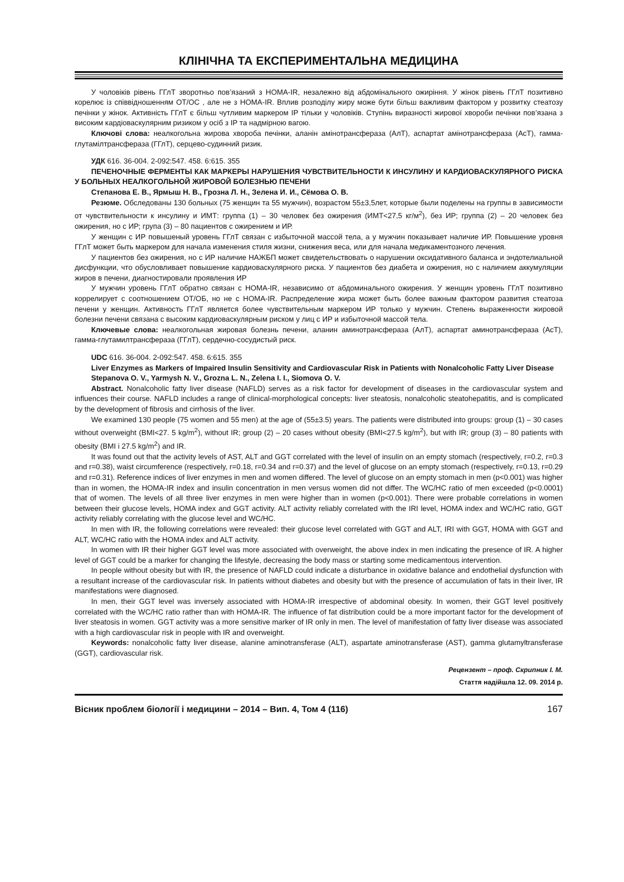КЛІНІЧНА ТА ЕКСПЕРИМЕНТАЛЬНА МЕДИЦИНА
У чоловіків рівень ГГлТ зворотньо пов’язаний з HOMA-IR, незалежно від абдомінального ожиріння. У жінок рівень ГГлТ позитивно корелює із співвідношенням ОТ/ОС , але не з HOMA-IR. Вплив розподілу жиру може бути більш важливим фактором у розвитку стеатозу печінки у жінок. Активність ГГлТ є більш чутливим маркером ІР тільки у чоловіків. Ступінь виразності жирової хвороби печінки пов’язана з високим кардіоваскулярним ризиком у осіб з ІР та надмірною вагою.
Ключові слова: неалкогольна жирова хвороба печінки, аланін амінотрансфераза (АлТ), аспартат амінотрансфераза (АсТ), гамма-глутамілтрансфераза (ГГлТ), серцево-судинний ризик.
УДК 616. 36-004. 2-092:547. 458. 6:615. 355
ПЕЧЕНОЧНЫЕ ФЕРМЕНТЫ КАК МАРКЕРЫ НАРУШЕНИЯ ЧУВСТВИТЕЛЬНОСТИ К ИНСУЛИНУ И КАРДИОВАСКУЛЯРНОГО РИСКА У БОЛЬНЫХ НЕАЛКОГОЛЬНОЙ ЖИРОВОЙ БОЛЕЗНЬЮ ПЕЧЕНИ
Степанова Е. В., Ярмыш Н. В., Грозна Л. Н., Зелена И. И., Сёмова О. В.
Резюме. Обследованы 130 больных (75 женщин та 55 мужчин), возрастом 55±3,5лет, которые были поделены на группы в зависимости от чувствительности к инсулину и ИМТ: группа (1) – 30 человек без ожирения (ИМТ<27,5 кг/м<sup>2</sup>), без ИР; группа (2) – 20 человек без ожирения, но с ИР; група (3) – 80 пациентов с ожирением и ИР.
У женщин с ИР повышеный уровень ГГлТ связан с избыточной массой тела, а у мужчин показывает наличие ИР. Повышение уровня ГГлТ может быть маркером для начала изменения стиля жизни, снижения веса, или для начала медикаментозного лечения.
У пациентов без ожирения, но с ИР наличие НАЖБП может свидетельствовать о нарушении оксидативного баланса и эндотелиальной дисфункции, что обусловливает повышение кардиоваскулярного риска. У пациентов без диабета и ожирения, но с наличием аккумуляции жиров в печени, диагностировали проявления ИР
У мужчин уровень ГГлТ обратно связан с HOMA-IR, независимо от абдоминального ожирения. У женщин уровень ГГлТ позитивно коррелирует с соотношением ОТ/ОБ, но не с HOMA-IR. Распределение жира может быть более важным фактором развития стеатоза печени у женщин. Активность ГГлТ является более чувствительным маркером ИР только у мужчин. Степень выраженности жировой болезни печени связана с высоким кардиоваскулярным риском у лиц с ИР и избыточной массой тела.
Ключевые слова: неалкогольная жировая болезнь печени, аланин аминотрансфераза (АлТ), аспартат аминотрансфераза (АсТ), гамма-глутамилтрансфераза (ГГлТ), сердечно-сосудистый риск.
UDC 616. 36-004. 2-092:547. 458. 6:615. 355
Liver Enzymes as Markers of Impaired Insulin Sensitivity and Cardiovascular Risk in Patients with Nonalcoholic Fatty Liver Disease
Stepanova O. V., Yarmysh N. V., Grozna L. N., Zelena I. I., Siomova O. V.
Abstract. Nonalcoholic fatty liver disease (NAFLD) serves as a risk factor for development of diseases in the cardiovascular system and influences their course. NAFLD includes a range of clinical-morphological concepts: liver steatosis, nonalcoholic steatohepatitis, and is complicated by the development of fibrosis and cirrhosis of the liver.
We examined 130 people (75 women and 55 men) at the age of (55±3.5) years. The patients were distributed into groups: group (1) – 30 cases without overweight (BMI<27. 5 kg/m<sup>2</sup>), without IR; group (2) – 20 cases without obesity (BMI<27.5 kg/m<sup>2</sup>), but with IR; group (3) – 80 patients with obesity (BMI і 27.5 kg/m<sup>2</sup>) and IR.
It was found out that the activity levels of AST, ALT and GGT correlated with the level of insulin on an empty stomach (respectively, r=0.2, r=0.3 and r=0.38), waist circumference (respectively, r=0.18, r=0.34 and r=0.37) and the level of glucose on an empty stomach (respectively, r=0.13, r=0.29 and r=0.31). Reference indices of liver enzymes in men and women differed. The level of glucose on an empty stomach in men (p<0.001) was higher than in women, the HOMA-IR index and insulin concentration in men versus women did not differ. The WC/HC ratio of men exceeded (p<0.0001) that of women. The levels of all three liver enzymes in men were higher than in women (p<0.001). There were probable correlations in women between their glucose levels, HOMA index and GGT activity. ALT activity reliably correlated with the IRI level, HOMA index and WC/HC ratio, GGT activity reliably correlating with the glucose level and WC/HC.
In men with IR, the following correlations were revealed: their glucose level correlated with GGT and ALT, IRI with GGT, HOMA with GGT and ALT, WC/HC ratio with the HOMA index and ALT activity.
In women with IR their higher GGT level was more associated with overweight, the above index in men indicating the presence of IR. A higher level of GGT could be a marker for changing the lifestyle, decreasing the body mass or starting some medicamentous intervention.
In people without obesity but with IR, the presence of NAFLD could indicate a disturbance in oxidative balance and endothelial dysfunction with a resultant increase of the cardiovascular risk. In patients without diabetes and obesity but with the presence of accumulation of fats in their liver, IR manifestations were diagnosed.
In men, their GGT level was inversely associated with HOMA-IR irrespective of abdominal obesity. In women, their GGT level positively correlated with the WC/HC ratio rather than with HOMA-IR. The influence of fat distribution could be a more important factor for the development of liver steatosis in women. GGT activity was a more sensitive marker of IR only in men. The level of manifestation of fatty liver disease was associated with a high cardiovascular risk in people with IR and overweight.
Keywords: nonalcoholic fatty liver disease, alanine aminotransferase (ALT), aspartate aminotransferase (AST), gamma glutamyltransferase (GGT), cardiovascular risk.
Рецензент – проф. Скрипник І. М.
Стаття надійшла 12. 09. 2014 р.
Вісник проблем біології і медицини – 2014 – Вип. 4, Том 4 (116) 167